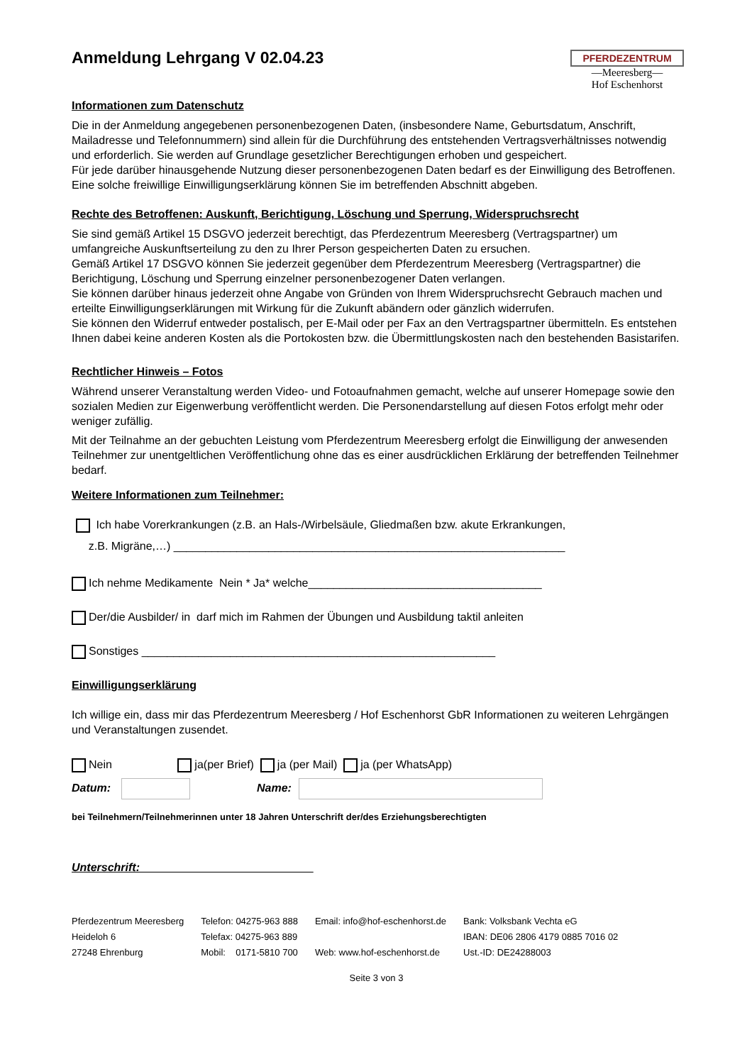Anmeldung Lehrgang V 02.04.23
PFERDEZENTRUM
—Meeresberg—
Hof Eschenhorst
Informationen zum Datenschutz
Die in der Anmeldung angegebenen personenbezogenen Daten, (insbesondere Name, Geburtsdatum, Anschrift, Mailadresse und Telefonnummern) sind allein für die Durchführung des entstehenden Vertragsverhältnisses notwendig und erforderlich. Sie werden auf Grundlage gesetzlicher Berechtigungen erhoben und gespeichert.
Für jede darüber hinausgehende Nutzung dieser personenbezogenen Daten bedarf es der Einwilligung des Betroffenen. Eine solche freiwillige Einwilligungserklärung können Sie im betreffenden Abschnitt abgeben.
Rechte des Betroffenen: Auskunft, Berichtigung, Löschung und Sperrung, Widerspruchsrecht
Sie sind gemäß Artikel 15 DSGVO jederzeit berechtigt, das Pferdezentrum Meeresberg (Vertragspartner) um umfangreiche Auskunftserteilung zu den zu Ihrer Person gespeicherten Daten zu ersuchen.
Gemäß Artikel 17 DSGVO können Sie jederzeit gegenüber dem Pferdezentrum Meeresberg (Vertragspartner) die Berichtigung, Löschung und Sperrung einzelner personenbezogener Daten verlangen.
Sie können darüber hinaus jederzeit ohne Angabe von Gründen von Ihrem Widerspruchsrecht Gebrauch machen und erteilte Einwilligungserklärungen mit Wirkung für die Zukunft abändern oder gänzlich widerrufen.
Sie können den Widerruf entweder postalisch, per E-Mail oder per Fax an den Vertragspartner übermitteln. Es entstehen Ihnen dabei keine anderen Kosten als die Portokosten bzw. die Übermittlungskosten nach den bestehenden Basistarifen.
Rechtlicher Hinweis – Fotos
Während unserer Veranstaltung werden Video- und Fotoaufnahmen gemacht, welche auf unserer Homepage sowie den sozialen Medien zur Eigenwerbung veröffentlicht werden. Die Personendarstellung auf diesen Fotos erfolgt mehr oder weniger zufällig.
Mit der Teilnahme an der gebuchten Leistung vom Pferdezentrum Meeresberg erfolgt die Einwilligung der anwesenden Teilnehmer zur unentgeltlichen Veröffentlichung ohne das es einer ausdrücklichen Erklärung der betreffenden Teilnehmer bedarf.
Weitere Informationen zum Teilnehmer:
Ich habe Vorerkrankungen (z.B. an Hals-/Wirbelsäule, Gliedmaßen bzw. akute Erkrankungen,
z.B. Migräne,…) ______________________________________________________________
Ich nehme Medikamente Nein * Ja* welche_____________________________________
Der/die Ausbilder/ in darf mich im Rahmen der Übungen und Ausbildung taktil anleiten
Sonstiges ________________________________________________________
Einwilligungserklärung
Ich willige ein, dass mir das Pferdezentrum Meeresberg / Hof Eschenhorst GbR Informationen zu weiteren Lehrgängen und Veranstaltungen zusendet.
Nein ja(per Brief) ja (per Mail) ja (per WhatsApp)
Datum: Name:
bei Teilnehmern/Teilnehmerinnen unter 18 Jahren Unterschrift der/des Erziehungsberechtigten
Unterschrift: ___________________________
Pferdezentrum Meeresberg
Heideloh 6
27248 Ehrenburg
Telefon: 04275-963 888
Telefax: 04275-963 889
Mobil: 0171-5810 700
Email: info@hof-eschenhorst.de
Web: www.hof-eschenhorst.de
Bank: Volksbank Vechta eG
IBAN: DE06 2806 4179 0885 7016 02
Ust.-ID: DE24288003
Seite 3 von 3